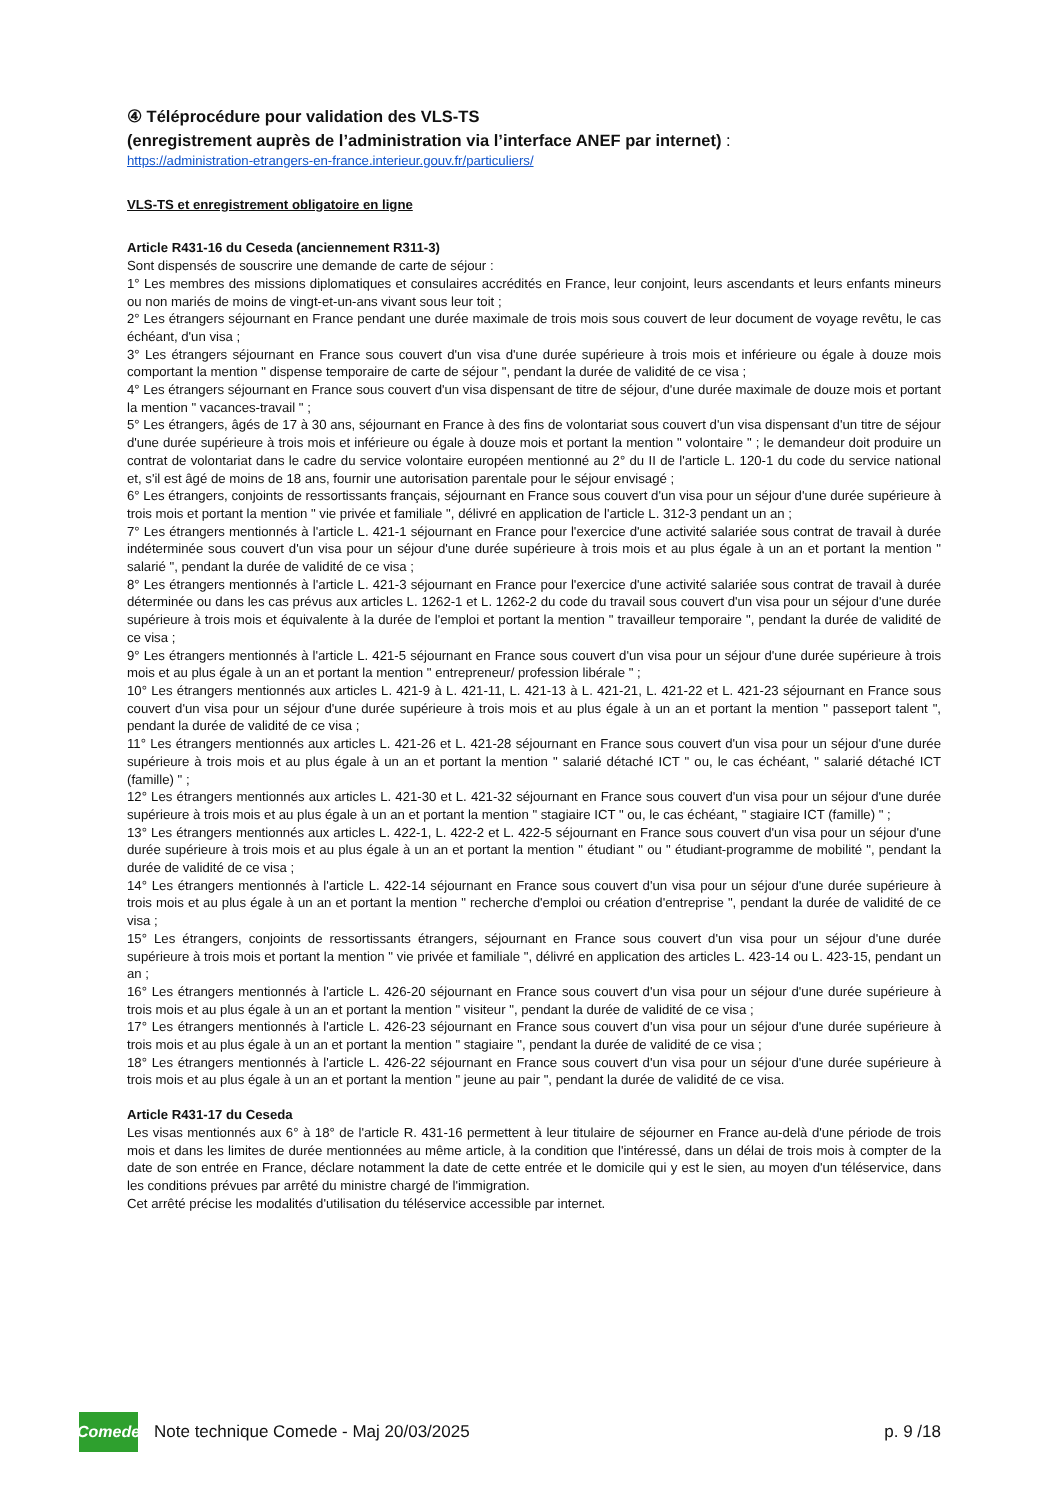④ Téléprocédure pour validation des VLS-TS
(enregistrement auprès de l’administration via l’interface ANEF par internet) :
https://administration-etrangers-en-france.interieur.gouv.fr/particuliers/
VLS-TS et enregistrement obligatoire en ligne
Article R431-16 du Ceseda (anciennement R311-3)
Sont dispensés de souscrire une demande de carte de séjour :
1° Les membres des missions diplomatiques et consulaires accrédités en France, leur conjoint, leurs ascendants et leurs enfants mineurs ou non mariés de moins de vingt-et-un-ans vivant sous leur toit ;
2° Les étrangers séjournant en France pendant une durée maximale de trois mois sous couvert de leur document de voyage revêtu, le cas échéant, d'un visa ;
3° Les étrangers séjournant en France sous couvert d'un visa d'une durée supérieure à trois mois et inférieure ou égale à douze mois comportant la mention " dispense temporaire de carte de séjour ", pendant la durée de validité de ce visa ;
4° Les étrangers séjournant en France sous couvert d'un visa dispensant de titre de séjour, d'une durée maximale de douze mois et portant la mention " vacances-travail " ;
5° Les étrangers, âgés de 17 à 30 ans, séjournant en France à des fins de volontariat sous couvert d'un visa dispensant d'un titre de séjour d'une durée supérieure à trois mois et inférieure ou égale à douze mois et portant la mention " volontaire " ; le demandeur doit produire un contrat de volontariat dans le cadre du service volontaire européen mentionné au 2° du II de l'article L. 120-1 du code du service national et, s'il est âgé de moins de 18 ans, fournir une autorisation parentale pour le séjour envisagé ;
6° Les étrangers, conjoints de ressortissants français, séjournant en France sous couvert d'un visa pour un séjour d'une durée supérieure à trois mois et portant la mention " vie privée et familiale ", délivré en application de l'article L. 312-3 pendant un an ;
7° Les étrangers mentionnés à l'article L. 421-1 séjournant en France pour l'exercice d'une activité salariée sous contrat de travail à durée indéterminée sous couvert d'un visa pour un séjour d'une durée supérieure à trois mois et au plus égale à un an et portant la mention " salarié ", pendant la durée de validité de ce visa ;
8° Les étrangers mentionnés à l'article L. 421-3 séjournant en France pour l'exercice d'une activité salariée sous contrat de travail à durée déterminée ou dans les cas prévus aux articles L. 1262-1 et L. 1262-2 du code du travail sous couvert d'un visa pour un séjour d'une durée supérieure à trois mois et équivalente à la durée de l'emploi et portant la mention " travailleur temporaire ", pendant la durée de validité de ce visa ;
9° Les étrangers mentionnés à l'article L. 421-5 séjournant en France sous couvert d'un visa pour un séjour d'une durée supérieure à trois mois et au plus égale à un an et portant la mention " entrepreneur/ profession libérale " ;
10° Les étrangers mentionnés aux articles L. 421-9 à L. 421-11, L. 421-13 à L. 421-21, L. 421-22 et L. 421-23 séjournant en France sous couvert d'un visa pour un séjour d'une durée supérieure à trois mois et au plus égale à un an et portant la mention " passeport talent ", pendant la durée de validité de ce visa ;
11° Les étrangers mentionnés aux articles L. 421-26 et L. 421-28 séjournant en France sous couvert d'un visa pour un séjour d'une durée supérieure à trois mois et au plus égale à un an et portant la mention " salarié détaché ICT " ou, le cas échéant, " salarié détaché ICT (famille) " ;
12° Les étrangers mentionnés aux articles L. 421-30 et L. 421-32 séjournant en France sous couvert d'un visa pour un séjour d'une durée supérieure à trois mois et au plus égale à un an et portant la mention " stagiaire ICT " ou, le cas échéant, " stagiaire ICT (famille) " ;
13° Les étrangers mentionnés aux articles L. 422-1, L. 422-2 et L. 422-5 séjournant en France sous couvert d'un visa pour un séjour d'une durée supérieure à trois mois et au plus égale à un an et portant la mention " étudiant " ou " étudiant-programme de mobilité ", pendant la durée de validité de ce visa ;
14° Les étrangers mentionnés à l'article L. 422-14 séjournant en France sous couvert d'un visa pour un séjour d'une durée supérieure à trois mois et au plus égale à un an et portant la mention " recherche d'emploi ou création d'entreprise ", pendant la durée de validité de ce visa ;
15° Les étrangers, conjoints de ressortissants étrangers, séjournant en France sous couvert d'un visa pour un séjour d'une durée supérieure à trois mois et portant la mention " vie privée et familiale ", délivré en application des articles L. 423-14 ou L. 423-15, pendant un an ;
16° Les étrangers mentionnés à l'article L. 426-20 séjournant en France sous couvert d'un visa pour un séjour d'une durée supérieure à trois mois et au plus égale à un an et portant la mention " visiteur ", pendant la durée de validité de ce visa ;
17° Les étrangers mentionnés à l'article L. 426-23 séjournant en France sous couvert d'un visa pour un séjour d'une durée supérieure à trois mois et au plus égale à un an et portant la mention " stagiaire ", pendant la durée de validité de ce visa ;
18° Les étrangers mentionnés à l'article L. 426-22 séjournant en France sous couvert d'un visa pour un séjour d'une durée supérieure à trois mois et au plus égale à un an et portant la mention " jeune au pair ", pendant la durée de validité de ce visa.
Article R431-17 du Ceseda
Les visas mentionnés aux 6° à 18° de l'article R. 431-16 permettent à leur titulaire de séjourner en France au-delà d'une période de trois mois et dans les limites de durée mentionnées au même article, à la condition que l'intéressé, dans un délai de trois mois à compter de la date de son entrée en France, déclare notamment la date de cette entrée et le domicile qui y est le sien, au moyen d'un téléservice, dans les conditions prévues par arrêté du ministre chargé de l'immigration.
Cet arrêté précise les modalités d'utilisation du téléservice accessible par internet.
Comede
Note technique Comede - Maj 20/03/2025 p. 9 /18